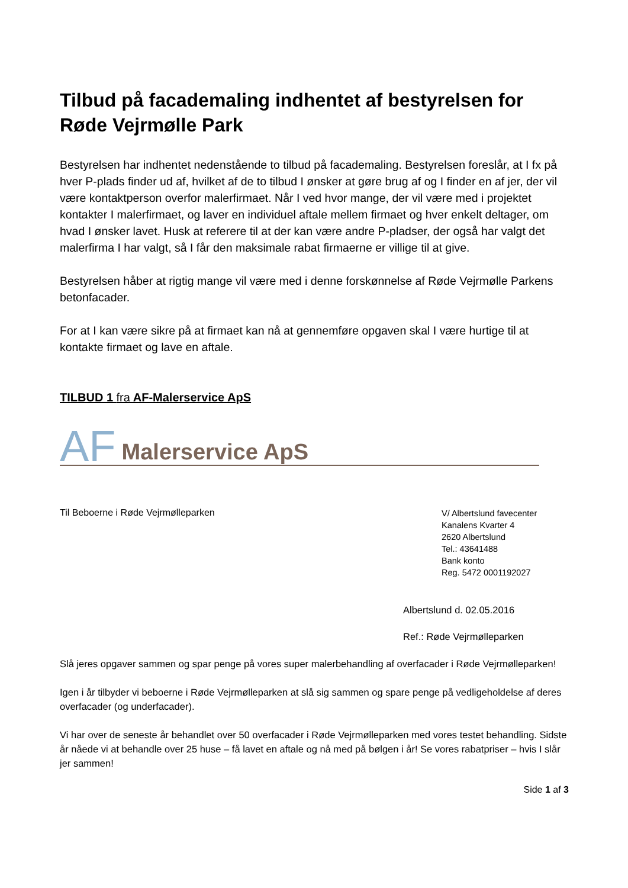Tilbud på facademaling indhentet af bestyrelsen for Røde Vejrmølle Park
Bestyrelsen har indhentet nedenstående to tilbud på facademaling. Bestyrelsen foreslår, at I fx på hver P-plads finder ud af, hvilket af de to tilbud I ønsker at gøre brug af og I finder en af jer, der vil være kontaktperson overfor malerfirmaet. Når I ved hvor mange, der vil være med i projektet kontakter I malerfirmaet, og laver en individuel aftale mellem firmaet og hver enkelt deltager, om hvad I ønsker lavet. Husk at referere til at der kan være andre P-pladser, der også har valgt det malerfirma I har valgt, så I får den maksimale rabat firmaerne er villige til at give.
Bestyrelsen håber at rigtig mange vil være med i denne forskønnelse af Røde Vejrmølle Parkens betonfacader.
For at I kan være sikre på at firmaet kan nå at gennemføre opgaven skal I være hurtige til at kontakte firmaet og lave en aftale.
TILBUD 1 fra AF-Malerservice ApS
AF Malerservice ApS
Til Beboerne i Røde Vejrmølleparken
V/ Albertslund favecenter
Kanalens Kvarter 4
2620 Albertslund
Tel.: 43641488
Bank konto
Reg. 5472 0001192027
Albertslund d. 02.05.2016
Ref.: Røde Vejrmølleparken
Slå jeres opgaver sammen og spar penge på vores super malerbehandling af overfacader i Røde Vejrmølleparken!
Igen i år tilbyder vi beboerne i Røde Vejrmølleparken at slå sig sammen og spare penge på vedligeholdelse af deres overfacader (og underfacader).
Vi har over de seneste år behandlet over 50 overfacader i Røde Vejrmølleparken med vores testet behandling. Sidste år nåede vi at behandle over 25 huse – få lavet en aftale og nå med på bølgen i år! Se vores rabatpriser – hvis I slår jer sammen!
Side 1 af 3